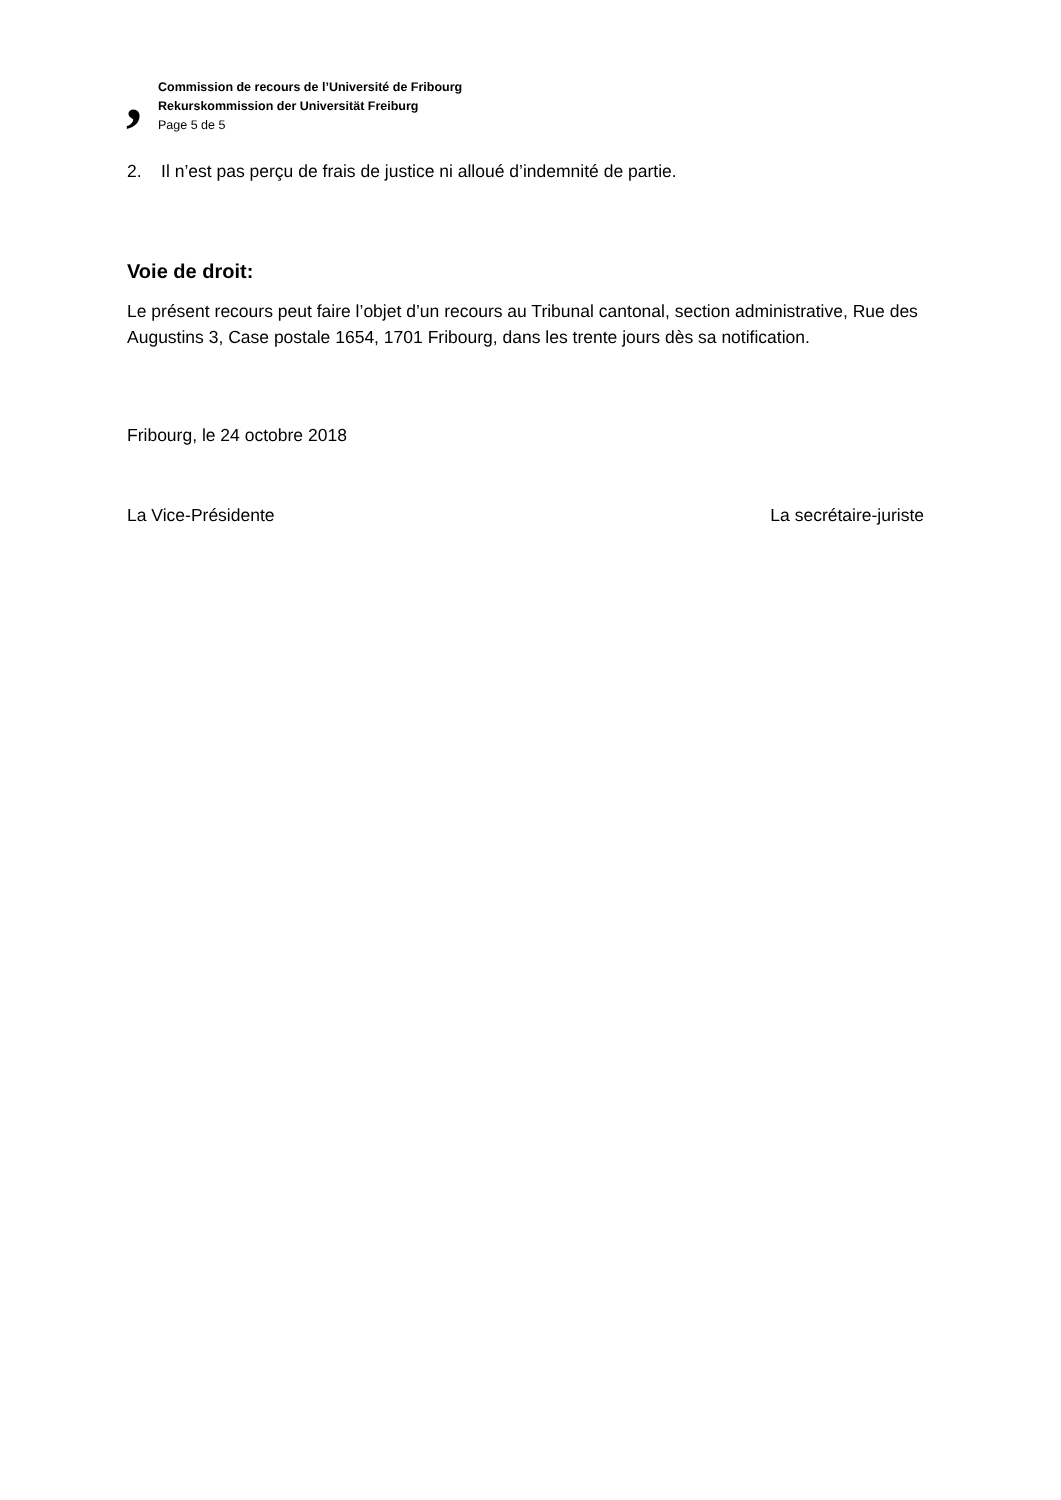,
Commission de recours de l’Université de Fribourg
Rekurskommission der Universität Freiburg
Page 5 de 5
2. Il n’est pas perçu de frais de justice ni alloué d’indemnité de partie.
Voie de droit:
Le présent recours peut faire l’objet d’un recours au Tribunal cantonal, section administrative, Rue des Augustins 3, Case postale 1654, 1701 Fribourg, dans les trente jours dès sa notification.
Fribourg, le 24 octobre 2018
La Vice-Présidente La secrétaire-juriste